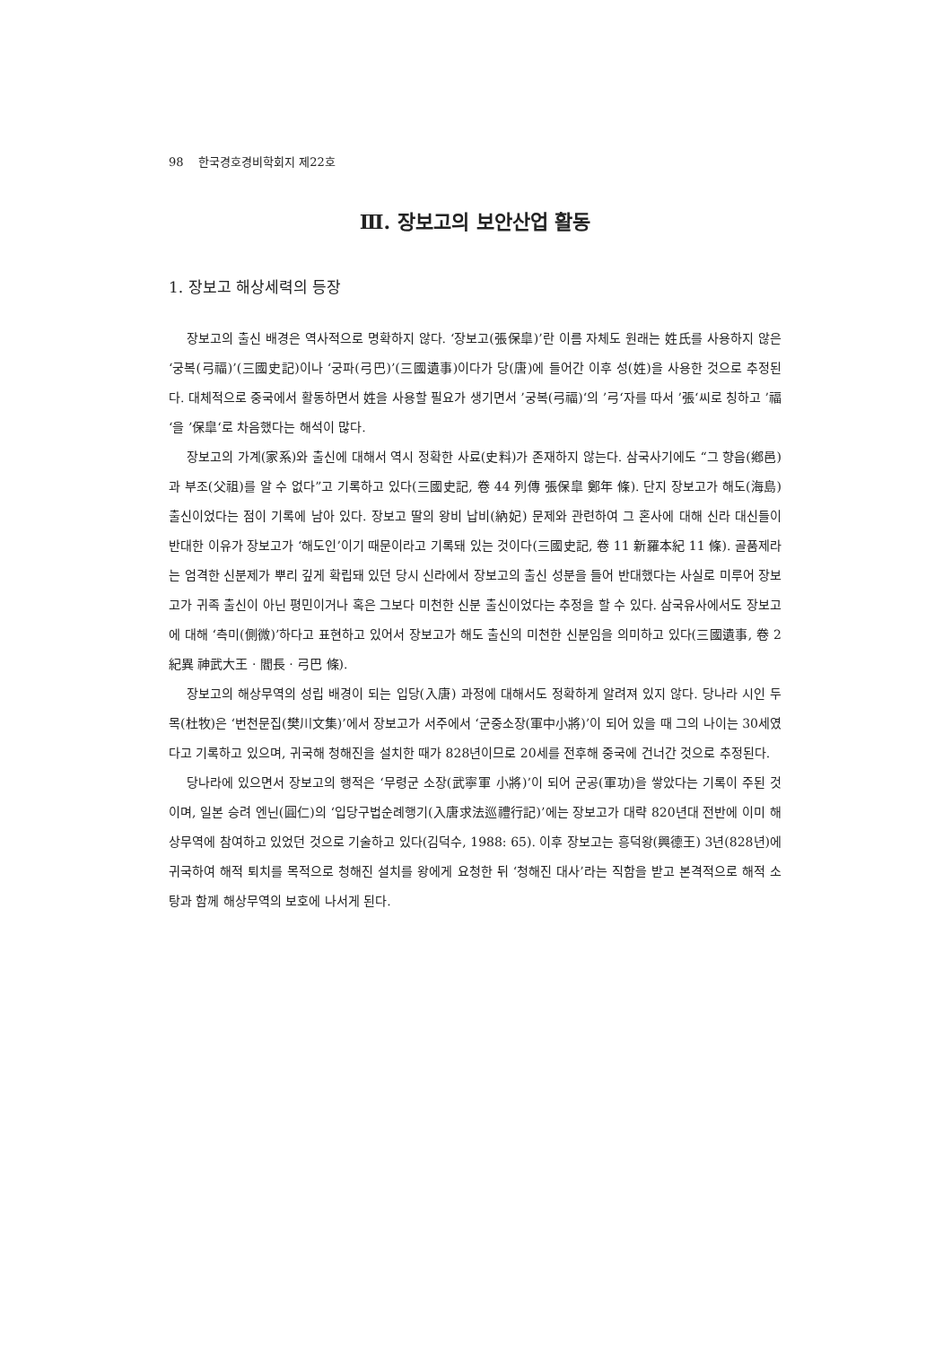98 한국경호경비학회지 제22호
Ⅲ. 장보고의 보안산업 활동
1. 장보고 해상세력의 등장
장보고의 출신 배경은 역사적으로 명확하지 않다. ‘장보고(張保皐)’란 이름 자체도 원래는 姓氏를 사용하지 않은 ‘궁복(弓福)’(三國史記)이나 ‘궁파(弓巴)’(三國遺事)이다가 당(唐)에 들어간 이후 성(姓)을 사용한 것으로 추정된다. 대체적으로 중국에서 활동하면서 姓을 사용할 필요가 생기면서 ’궁복(弓福)‘의 ’弓‘자를 따서 ’張‘씨로 칭하고 ’福‘을 ’保皐‘로 차음했다는 해석이 많다.
장보고의 가계(家系)와 출신에 대해서 역시 정확한 사료(史料)가 존재하지 않는다. 삼국사기에도 “그 향읍(鄕邑)과 부조(父祖)를 알 수 없다”고 기록하고 있다(三國史記, 卷 44 列傳 張保皐 鄭年 條). 단지 장보고가 해도(海島)출신이었다는 점이 기록에 남아 있다. 장보고 딸의 왕비 납비(納妃) 문제와 관련하여 그 혼사에 대해 신라 대신들이 반대한 이유가 장보고가 ‘해도인’이기 때문이라고 기록돼 있는 것이다(三國史記, 卷 11 新羅本紀 11 條). 골품제라는 엄격한 신분제가 뿌리 깊게 확립돼 있던 당시 신라에서 장보고의 출신 성분을 들어 반대했다는 사실로 미루어 장보고가 귀족 출신이 아닌 평민이거나 혹은 그보다 미천한 신분 출신이었다는 추정을 할 수 있다. 삼국유사에서도 장보고에 대해 ‘측미(側微)’하다고 표현하고 있어서 장보고가 해도 출신의 미천한 신분임을 의미하고 있다(三國遺事, 卷 2 紀異 神武大王 · 閻長 · 弓巴 條).
장보고의 해상무역의 성립 배경이 되는 입당(入唐) 과정에 대해서도 정확하게 알려져 있지 않다. 당나라 시인 두목(杜牧)은 ‘번천문집(樊川文集)’에서 장보고가 서주에서 ‘군중소장(軍中小將)’이 되어 있을 때 그의 나이는 30세였다고 기록하고 있으며, 귀국해 청해진을 설치한 때가 828년이므로 20세를 전후해 중국에 건너간 것으로 추정된다.
당나라에 있으면서 장보고의 행적은 ‘무령군 소장(武寧軍 小將)’이 되어 군공(軍功)을 쌓았다는 기록이 주된 것이며, 일본 승려 엔닌(圓仁)의 ‘입당구법순례행기(入唐求法巡禮行記)’에는 장보고가 대략 820년대 전반에 이미 해상무역에 참여하고 있었던 것으로 기술하고 있다(김덕수, 1988: 65). 이후 장보고는 흥덕왕(興德王) 3년(828년)에 귀국하여 해적 퇴치를 목적으로 청해진 설치를 왕에게 요청한 뒤 ‘청해진 대사’라는 직함을 받고 본격적으로 해적 소탕과 함께 해상무역의 보호에 나서게 된다.